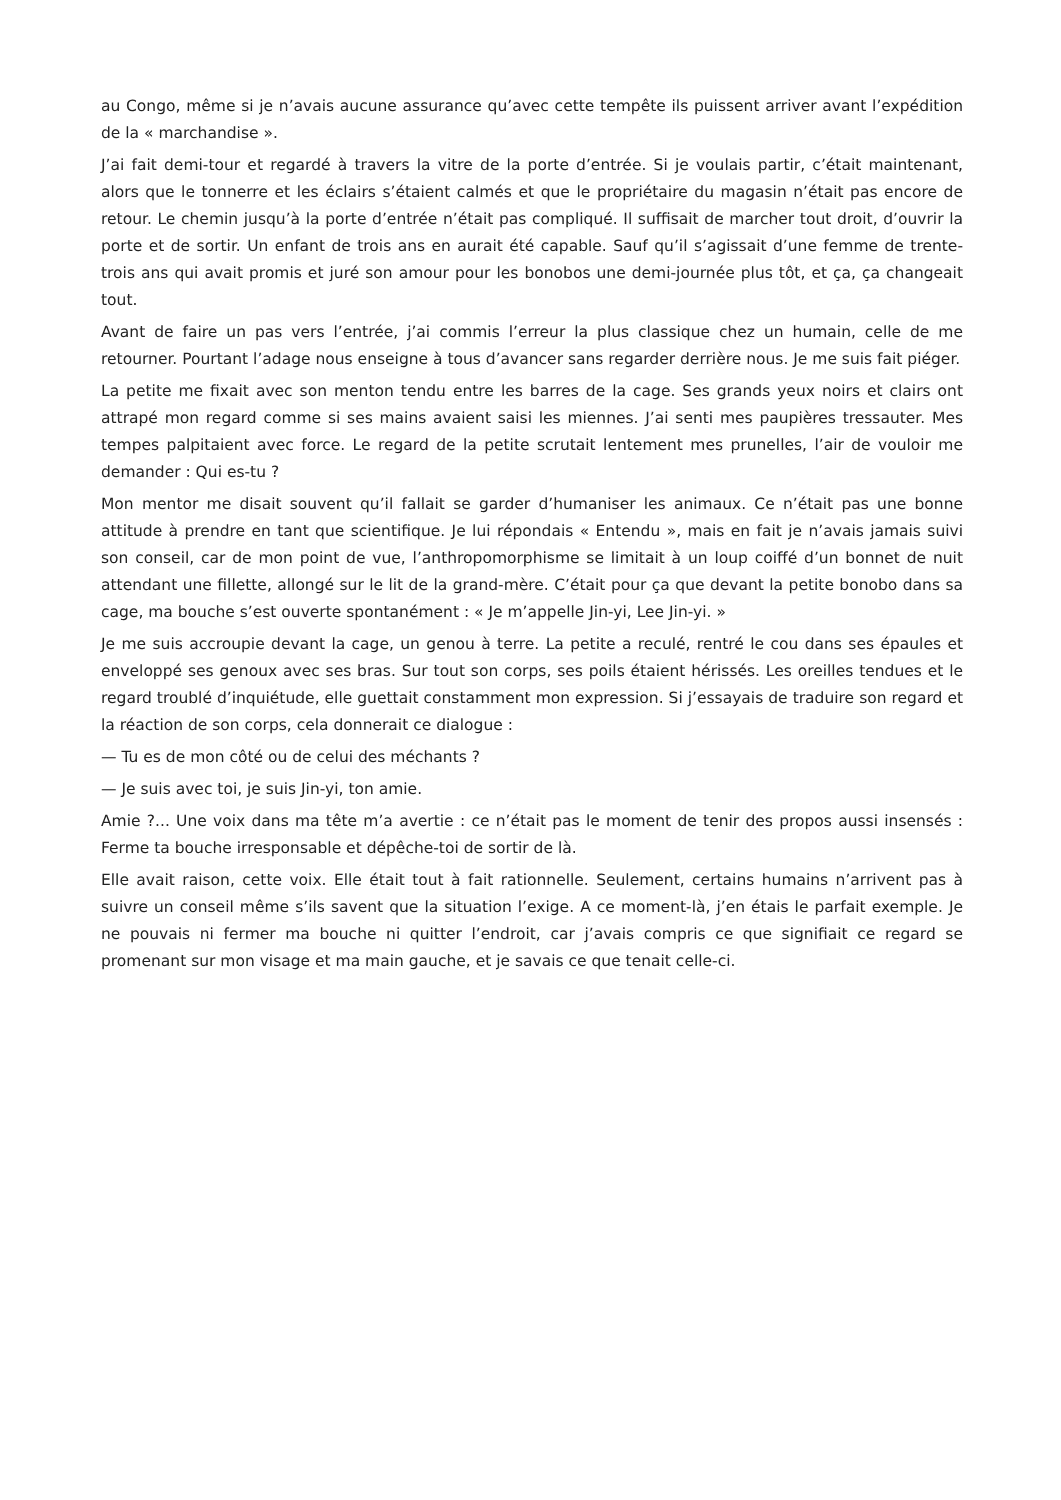au Congo, même si je n’avais aucune assurance qu’avec cette tempête ils puissent arriver avant l’expédition de la « marchandise ».
J’ai fait demi-tour et regardé à travers la vitre de la porte d’entrée. Si je voulais partir, c’était maintenant, alors que le tonnerre et les éclairs s’étaient calmés et que le propriétaire du magasin n’était pas encore de retour. Le chemin jusqu’à la porte d’entrée n’était pas compliqué. Il suffisait de marcher tout droit, d’ouvrir la porte et de sortir. Un enfant de trois ans en aurait été capable. Sauf qu’il s’agissait d’une femme de trente-trois ans qui avait promis et juré son amour pour les bonobos une demi-journée plus tôt, et ça, ça changeait tout.
Avant de faire un pas vers l’entrée, j’ai commis l’erreur la plus classique chez un humain, celle de me retourner. Pourtant l’adage nous enseigne à tous d’avancer sans regarder derrière nous. Je me suis fait piéger.
La petite me fixait avec son menton tendu entre les barres de la cage. Ses grands yeux noirs et clairs ont attrapé mon regard comme si ses mains avaient saisi les miennes. J’ai senti mes paupières tressauter. Mes tempes palpitaient avec force. Le regard de la petite scrutait lentement mes prunelles, l’air de vouloir me demander : Qui es-tu ?
Mon mentor me disait souvent qu’il fallait se garder d’humaniser les animaux. Ce n’était pas une bonne attitude à prendre en tant que scientifique. Je lui répondais « Entendu », mais en fait je n’avais jamais suivi son conseil, car de mon point de vue, l’anthropomorphisme se limitait à un loup coiffé d’un bonnet de nuit attendant une fillette, allongé sur le lit de la grand-mère. C’était pour ça que devant la petite bonobo dans sa cage, ma bouche s’est ouverte spontanément : « Je m’appelle Jin-yi, Lee Jin-yi. »
Je me suis accroupie devant la cage, un genou à terre. La petite a reculé, rentré le cou dans ses épaules et enveloppé ses genoux avec ses bras. Sur tout son corps, ses poils étaient hérissés. Les oreilles tendues et le regard troublé d’inquiétude, elle guettait constamment mon expression. Si j’essayais de traduire son regard et la réaction de son corps, cela donnerait ce dialogue :
— Tu es de mon côté ou de celui des méchants ?
— Je suis avec toi, je suis Jin-yi, ton amie.
Amie ?... Une voix dans ma tête m’a avertie : ce n’était pas le moment de tenir des propos aussi insensés : Ferme ta bouche irresponsable et dépêche-toi de sortir de là.
Elle avait raison, cette voix. Elle était tout à fait rationnelle. Seulement, certains humains n’arrivent pas à suivre un conseil même s’ils savent que la situation l’exige. A ce moment-là, j’en étais le parfait exemple. Je ne pouvais ni fermer ma bouche ni quitter l’endroit, car j’avais compris ce que signifiait ce regard se promenant sur mon visage et ma main gauche, et je savais ce que tenait celle-ci.